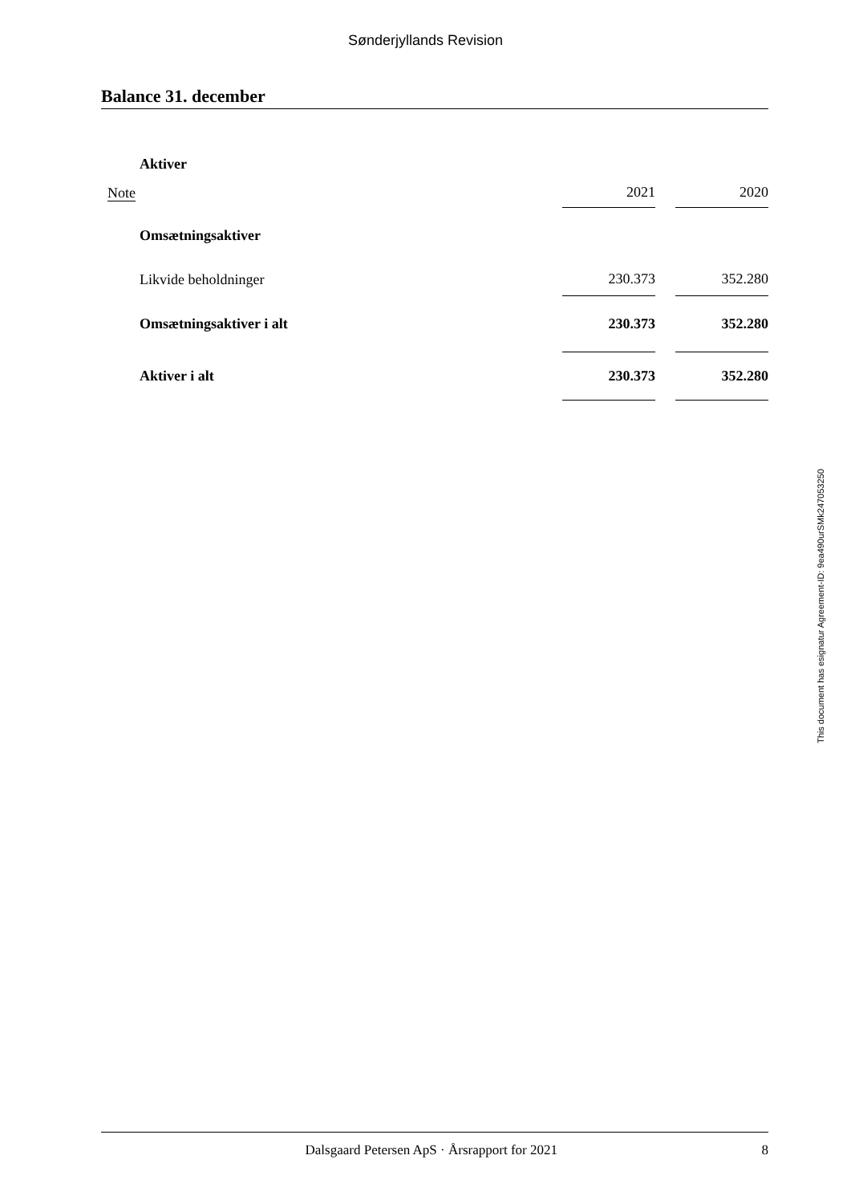Sønderjyllands Revision
Balance 31. december
| | Aktiver | | | |
| Note | | 2021 | | 2020 |
| | Omsætningsaktiver | | | |
| | Likvide beholdninger | 230.373 | | 352.280 |
| | Omsætningsaktiver i alt | 230.373 | | 352.280 |
| | Aktiver i alt | 230.373 | | 352.280 |
This document has esignatur Agreement-ID: 9ea490urSMk247053250
Dalsgaard Petersen ApS · Årsrapport for 2021 8